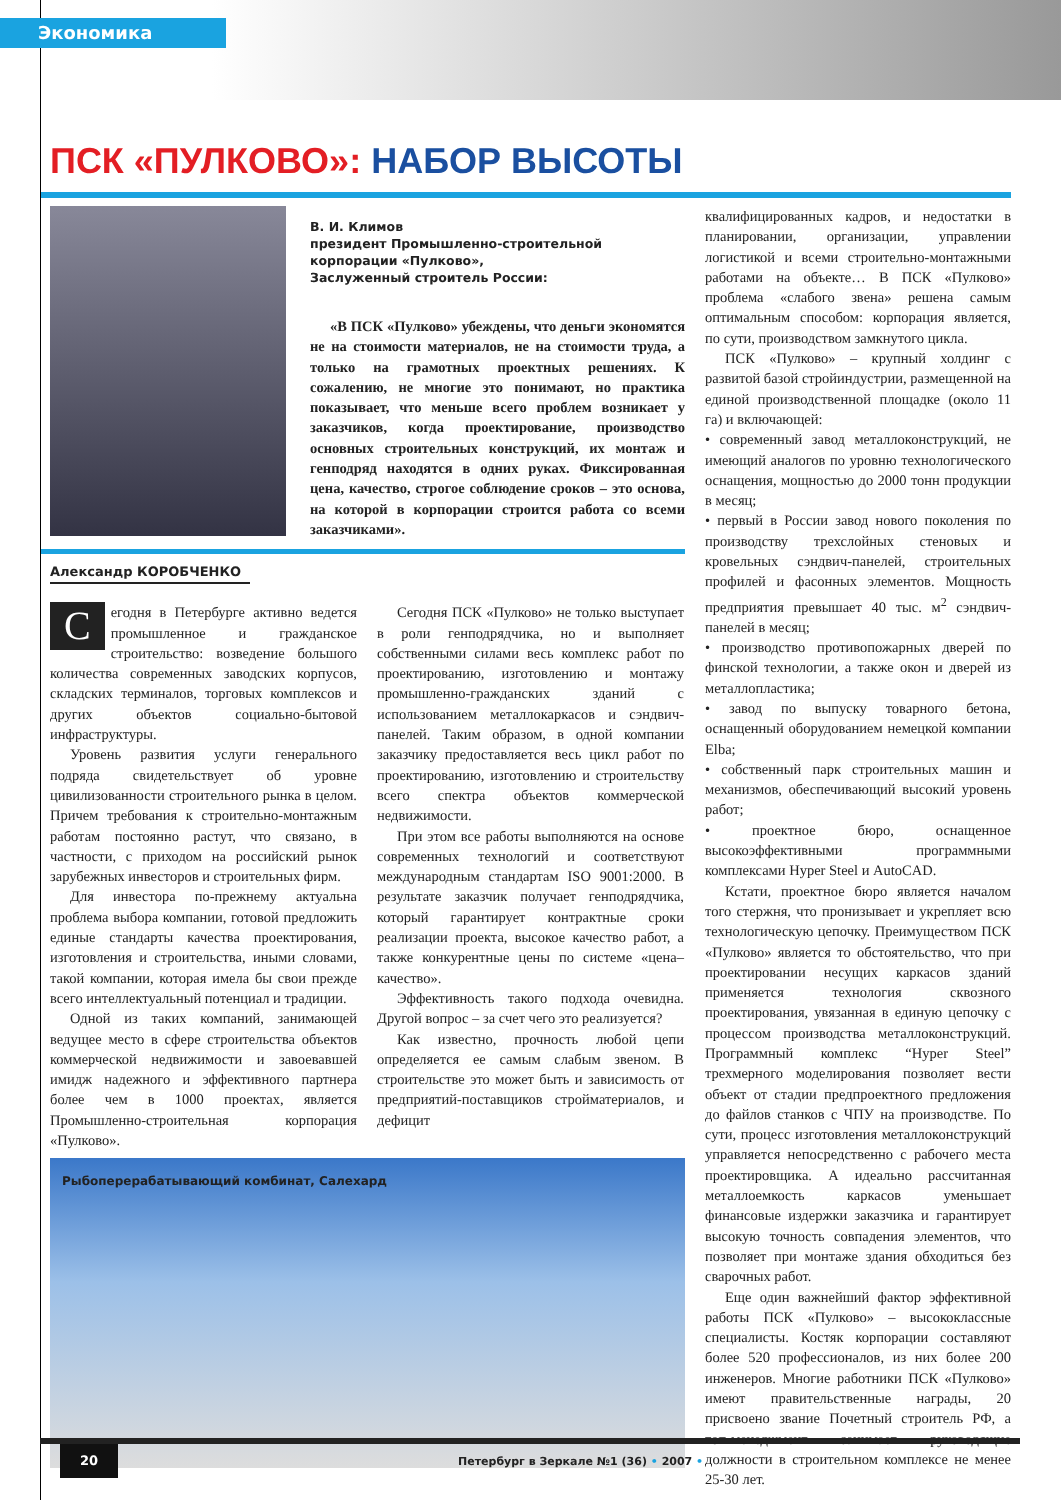Экономика
ПСК «ПУЛКОВО»: НАБОР ВЫСОТЫ
В. И. Климов
президент Промышленно-строительной корпорации «Пулково»,
Заслуженный строитель России:
«В ПСК «Пулково» убеждены, что деньги экономятся не на стоимости материалов, не на стоимости труда, а только на грамотных проектных решениях. К сожалению, не многие это понимают, но практика показывает, что меньше всего проблем возникает у заказчиков, когда проектирование, производство основных строительных конструкций, их монтаж и генподряд находятся в одних руках. Фиксированная цена, качество, строгое соблюдение сроков – это основа, на которой в корпорации строится работа со всеми заказчиками».
Александр КОРОБЧЕНКО
Сегодня в Петербурге активно ведется промышленное и гражданское строительство: возведение большого количества современных заводских корпусов, складских терминалов, торговых комплексов и других объектов социально-бытовой инфраструктуры.
Уровень развития услуги генерального подряда свидетельствует об уровне цивилизованности строительного рынка в целом. Причем требования к строительно-монтажным работам постоянно растут, что связано, в частности, с приходом на российский рынок зарубежных инвесторов и строительных фирм.
Для инвестора по-прежнему актуальна проблема выбора компании, готовой предложить единые стандарты качества проектирования, изготовления и строительства, иными словами, такой компании, которая имела бы свои прежде всего интеллектуальный потенциал и традиции.
Одной из таких компаний, занимающей ведущее место в сфере строительства объектов коммерческой недвижимости и завоевавшей имидж надежного и эффективного партнера более чем в 1000 проектах, является Промышленно-строительная корпорация «Пулково».
Сегодня ПСК «Пулково» не только выступает в роли генподрядчика, но и выполняет собственными силами весь комплекс работ по проектированию, изготовлению и монтажу промышленно-гражданских зданий с использованием металлокаркасов и сэндвич-панелей. Таким образом, в одной компании заказчику предоставляется весь цикл работ по проектированию, изготовлению и строительству всего спектра объектов коммерческой недвижимости.
При этом все работы выполняются на основе современных технологий и соответствуют международным стандартам ISO 9001:2000. В результате заказчик получает генподрядчика, который гарантирует контрактные сроки реализации проекта, высокое качество работ, а также конкурентные цены по системе «цена–качество».
Эффективность такого подхода очевидна. Другой вопрос – за счет чего это реализуется?
Как известно, прочность любой цепи определяется ее самым слабым звеном. В строительстве это может быть и зависимость от предприятий-поставщиков стройматериалов, и дефицит
Рыбоперерабатывающий комбинат, Салехард
квалифицированных кадров, и недостатки в планировании, организации, управлении логистикой и всеми строительно-монтажными работами на объекте… В ПСК «Пулково» проблема «слабого звена» решена самым оптимальным способом: корпорация является, по сути, производством замкнутого цикла.
ПСК «Пулково» – крупный холдинг с развитой базой стройиндустрии, размещенной на единой производственной площадке (около 11 га) и включающей:
• современный завод металлоконструкций, не имеющий аналогов по уровню технологического оснащения, мощностью до 2000 тонн продукции в месяц;
• первый в России завод нового поколения по производству трехслойных стеновых и кровельных сэндвич-панелей, строительных профилей и фасонных элементов. Мощность предприятия превышает 40 тыс. м<sup>2</sup> сэндвич-панелей в месяц;
• производство противопожарных дверей по финской технологии, а также окон и дверей из металлопластика;
• завод по выпуску товарного бетона, оснащенный оборудованием немецкой компании Elba;
• собственный парк строительных машин и механизмов, обеспечивающий высокий уровень работ;
• проектное бюро, оснащенное высокоэффективными программными комплексами Hyper Steel и AutoCAD.
Кстати, проектное бюро является началом того стержня, что пронизывает и укрепляет всю технологическую цепочку. Преимуществом ПСК «Пулково» является то обстоятельство, что при проектировании несущих каркасов зданий применяется технология сквозного проектирования, увязанная в единую цепочку с процессом производства металлоконструкций. Программный комплекс “Hyper Steel” трехмерного моделирования позволяет вести объект от стадии предпроектного предложения до файлов станков с ЧПУ на производстве. По сути, процесс изготовления металлоконструкций управляется непосредственно с рабочего места проектировщика. А идеально рассчитанная металлоемкость каркасов уменьшает финансовые издержки заказчика и гарантирует высокую точность совпадения элементов, что позволяет при монтаже здания обходиться без сварочных работ.
Еще один важнейший фактор эффективной работы ПСК «Пулково» – высококлассные специалисты. Костяк корпорации составляют более 520 профессионалов, из них более 200 инженеров. Многие работники ПСК «Пулково» имеют правительственные награды, 20 присвоено звание Почетный строитель РФ, а топ-менеджмент занимает руководящие должности в строительном комплексе не менее 25-30 лет.
20 Петербург в Зеркале №1 (36) • 2007 •